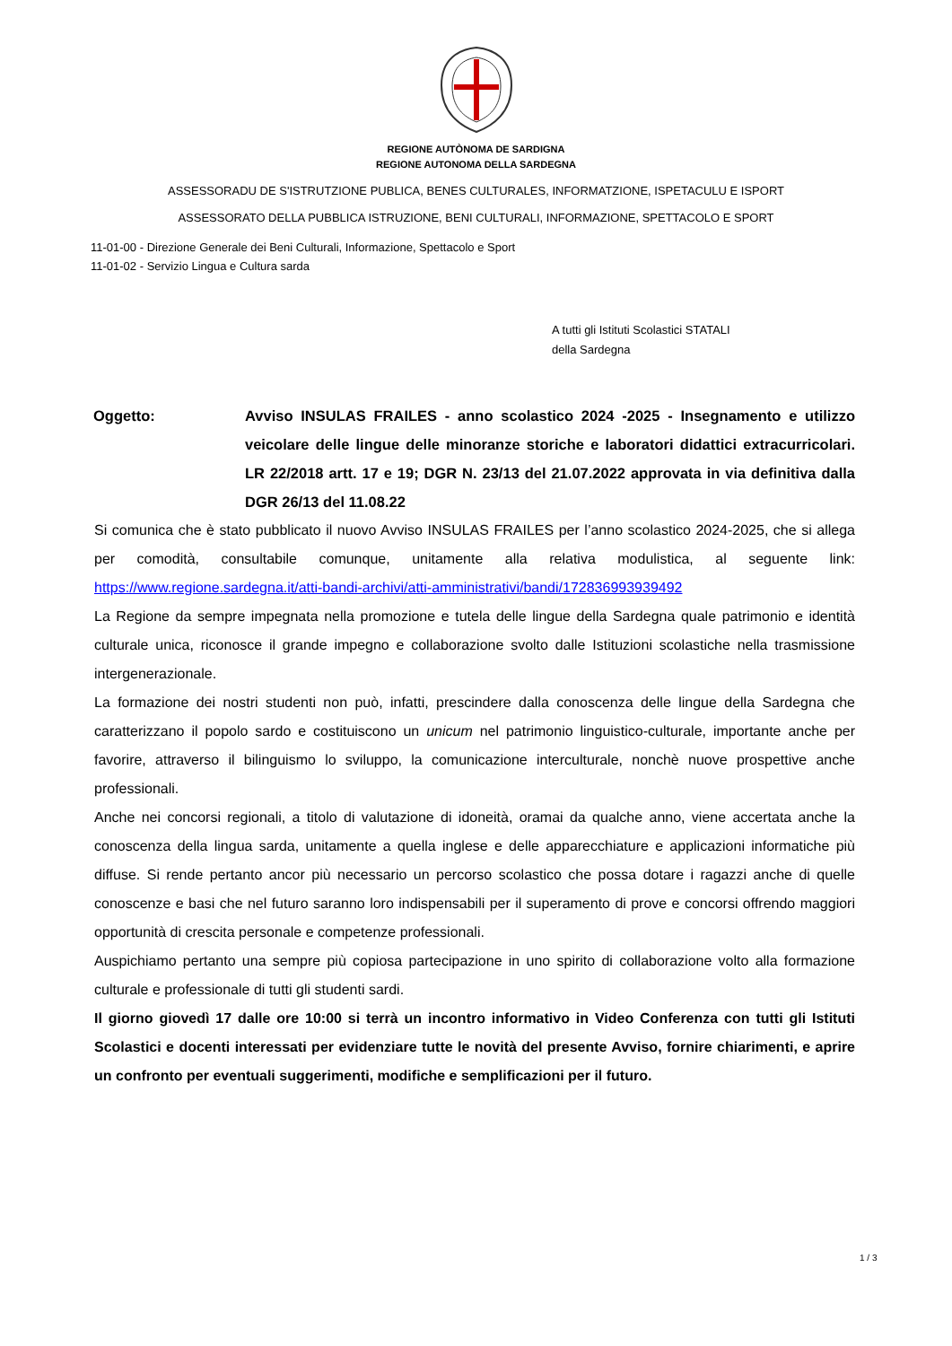REGIONE AUTÒNOMA DE SARDIGNA
REGIONE AUTONOMA DELLA SARDEGNA
ASSESSORADU DE S'ISTRUTZIONE PUBLICA, BENES CULTURALES, INFORMATZIONE, ISPETACULU E ISPORT
ASSESSORATO DELLA PUBBLICA ISTRUZIONE, BENI CULTURALI, INFORMAZIONE, SPETTACOLO E SPORT
11-01-00 - Direzione Generale dei Beni Culturali, Informazione, Spettacolo e Sport
11-01-02 - Servizio Lingua e Cultura sarda
A tutti gli Istituti Scolastici STATALI
della Sardegna
Oggetto: Avviso INSULAS FRAILES - anno scolastico 2024 -2025 - Insegnamento e utilizzo veicolare delle lingue delle minoranze storiche e laboratori didattici extracurricolari. LR 22/2018 artt. 17 e 19; DGR N. 23/13 del 21.07.2022 approvata in via definitiva dalla DGR 26/13 del 11.08.22
Si comunica che è stato pubblicato il nuovo Avviso INSULAS FRAILES per l’anno scolastico 2024-2025, che si allega per comodità, consultabile comunque, unitamente alla relativa modulistica, al seguente link: https://www.regione.sardegna.it/atti-bandi-archivi/atti-amministrativi/bandi/172836993939492
La Regione da sempre impegnata nella promozione e tutela delle lingue della Sardegna quale patrimonio e identità culturale unica, riconosce il grande impegno e collaborazione svolto dalle Istituzioni scolastiche nella trasmissione intergenerazionale.
La formazione dei nostri studenti non può, infatti, prescindere dalla conoscenza delle lingue della Sardegna che caratterizzano il popolo sardo e costituiscono un unicum nel patrimonio linguistico-culturale, importante anche per favorire, attraverso il bilinguismo lo sviluppo, la comunicazione interculturale, nonchè nuove prospettive anche professionali.
Anche nei concorsi regionali, a titolo di valutazione di idoneità, oramai da qualche anno, viene accertata anche la conoscenza della lingua sarda, unitamente a quella inglese e delle apparecchiature e applicazioni informatiche più diffuse. Si rende pertanto ancor più necessario un percorso scolastico che possa dotare i ragazzi anche di quelle conoscenze e basi che nel futuro saranno loro indispensabili per il superamento di prove e concorsi offrendo maggiori opportunità di crescita personale e competenze professionali.
Auspichiamo pertanto una sempre più copiosa partecipazione in uno spirito di collaborazione volto alla formazione culturale e professionale di tutti gli studenti sardi.
Il giorno giovedì 17 dalle ore 10:00 si terrà un incontro informativo in Video Conferenza con tutti gli Istituti Scolastici e docenti interessati per evidenziare tutte le novità del presente Avviso, fornire chiarimenti, e aprire un confronto per eventuali suggerimenti, modifiche e semplificazioni per il futuro.
1 / 3